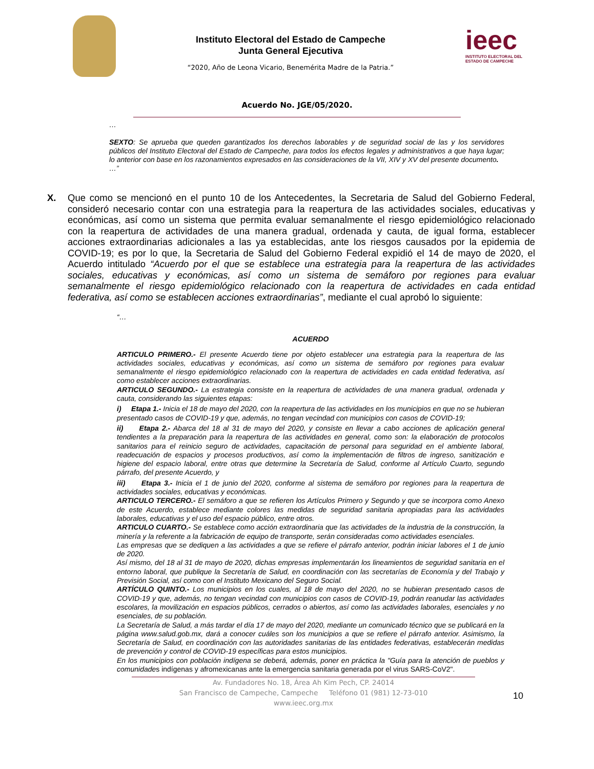Instituto Electoral del Estado de Campeche
Junta General Ejecutiva
“2020, Año de Leona Vicario, Benemérita Madre de la Patria.”
ieec
INSTITUTO ELECTORAL DEL
ESTADO DE CAMPECHE
Acuerdo No. JGE/05/2020.
…
SEXTO: Se aprueba que queden garantizados los derechos laborables y de seguridad social de las y los servidores públicos del Instituto Electoral del Estado de Campeche, para todos los efectos legales y administrativos a que haya lugar; lo anterior con base en los razonamientos expresados en las consideraciones de la VII, XIV y XV del presente documento.
…”
X. Que como se mencionó en el punto 10 de los Antecedentes, la Secretaria de Salud del Gobierno Federal, consideró necesario contar con una estrategia para la reapertura de las actividades sociales, educativas y económicas, así como un sistema que permita evaluar semanalmente el riesgo epidemiológico relacionado con la reapertura de actividades de una manera gradual, ordenada y cauta, de igual forma, establecer acciones extraordinarias adicionales a las ya establecidas, ante los riesgos causados por la epidemia de COVID-19; es por lo que, la Secretaria de Salud del Gobierno Federal expidió el 14 de mayo de 2020, el Acuerdo intitulado “Acuerdo por el que se establece una estrategia para la reapertura de las actividades sociales, educativas y económicas, así como un sistema de semáforo por regiones para evaluar semanalmente el riesgo epidemiológico relacionado con la reapertura de actividades en cada entidad federativa, así como se establecen acciones extraordinarias”, mediante el cual aprobó lo siguiente:
“…
ACUERDO
ARTICULO PRIMERO.- El presente Acuerdo tiene por objeto establecer una estrategia para la reapertura de las actividades sociales, educativas y económicas, así como un sistema de semáforo por regiones para evaluar semanalmente el riesgo epidemiológico relacionado con la reapertura de actividades en cada entidad federativa, así como establecer acciones extraordinarias.
ARTICULO SEGUNDO.- La estrategia consiste en la reapertura de actividades de una manera gradual, ordenada y cauta, considerando las siguientes etapas:
i) Etapa 1.- Inicia el 18 de mayo del 2020, con la reapertura de las actividades en los municipios en que no se hubieran presentado casos de COVID-19 y que, además, no tengan vecindad con municipios con casos de COVID-19;
ii) Etapa 2.- Abarca del 18 al 31 de mayo del 2020, y consiste en llevar a cabo acciones de aplicación general tendientes a la preparación para la reapertura de las actividades en general, como son: la elaboración de protocolos sanitarios para el reinicio seguro de actividades, capacitación de personal para seguridad en el ambiente laboral, readecuación de espacios y procesos productivos, así como la implementación de filtros de ingreso, sanitización e higiene del espacio laboral, entre otras que determine la Secretaría de Salud, conforme al Artículo Cuarto, segundo párrafo, del presente Acuerdo, y
iii) Etapa 3.- Inicia el 1 de junio del 2020, conforme al sistema de semáforo por regiones para la reapertura de actividades sociales, educativas y económicas.
ARTICULO TERCERO.- El semáforo a que se refieren los Artículos Primero y Segundo y que se incorpora como Anexo de este Acuerdo, establece mediante colores las medidas de seguridad sanitaria apropiadas para las actividades laborales, educativas y el uso del espacio público, entre otros.
ARTICULO CUARTO.- Se establece como acción extraordinaria que las actividades de la industria de la construcción, la minería y la referente a la fabricación de equipo de transporte, serán consideradas como actividades esenciales.
Las empresas que se dediquen a las actividades a que se refiere el párrafo anterior, podrán iniciar labores el 1 de junio de 2020.
Así mismo, del 18 al 31 de mayo de 2020, dichas empresas implementarán los lineamientos de seguridad sanitaria en el entorno laboral, que publique la Secretaría de Salud, en coordinación con las secretarías de Economía y del Trabajo y Previsión Social, así como con el Instituto Mexicano del Seguro Social.
ARTÍCULO QUINTO.- Los municipios en los cuales, al 18 de mayo del 2020, no se hubieran presentado casos de COVID-19 y que, además, no tengan vecindad con municipios con casos de COVID-19, podrán reanudar las actividades escolares, la movilización en espacios públicos, cerrados o abiertos, así como las actividades laborales, esenciales y no esenciales, de su población.
La Secretaría de Salud, a más tardar el día 17 de mayo del 2020, mediante un comunicado técnico que se publicará en la página www.salud.gob.mx, dará a conocer cuáles son los municipios a que se refiere el párrafo anterior. Asimismo, la Secretaría de Salud, en coordinación con las autoridades sanitarias de las entidades federativas, establecerán medidas de prevención y control de COVID-19 específicas para estos municipios.
En los municipios con población indígena se deberá, además, poner en práctica la "Guía para la atención de pueblos y comunidades indígenas y afromexicanas ante la emergencia sanitaria generada por el virus SARS-CoV2".
Av. Fundadores No. 18, Área Ah Kim Pech, CP. 24014
San Francisco de Campeche, Campeche Teléfono 01 (981) 12-73-010
www.ieec.org.mx
10